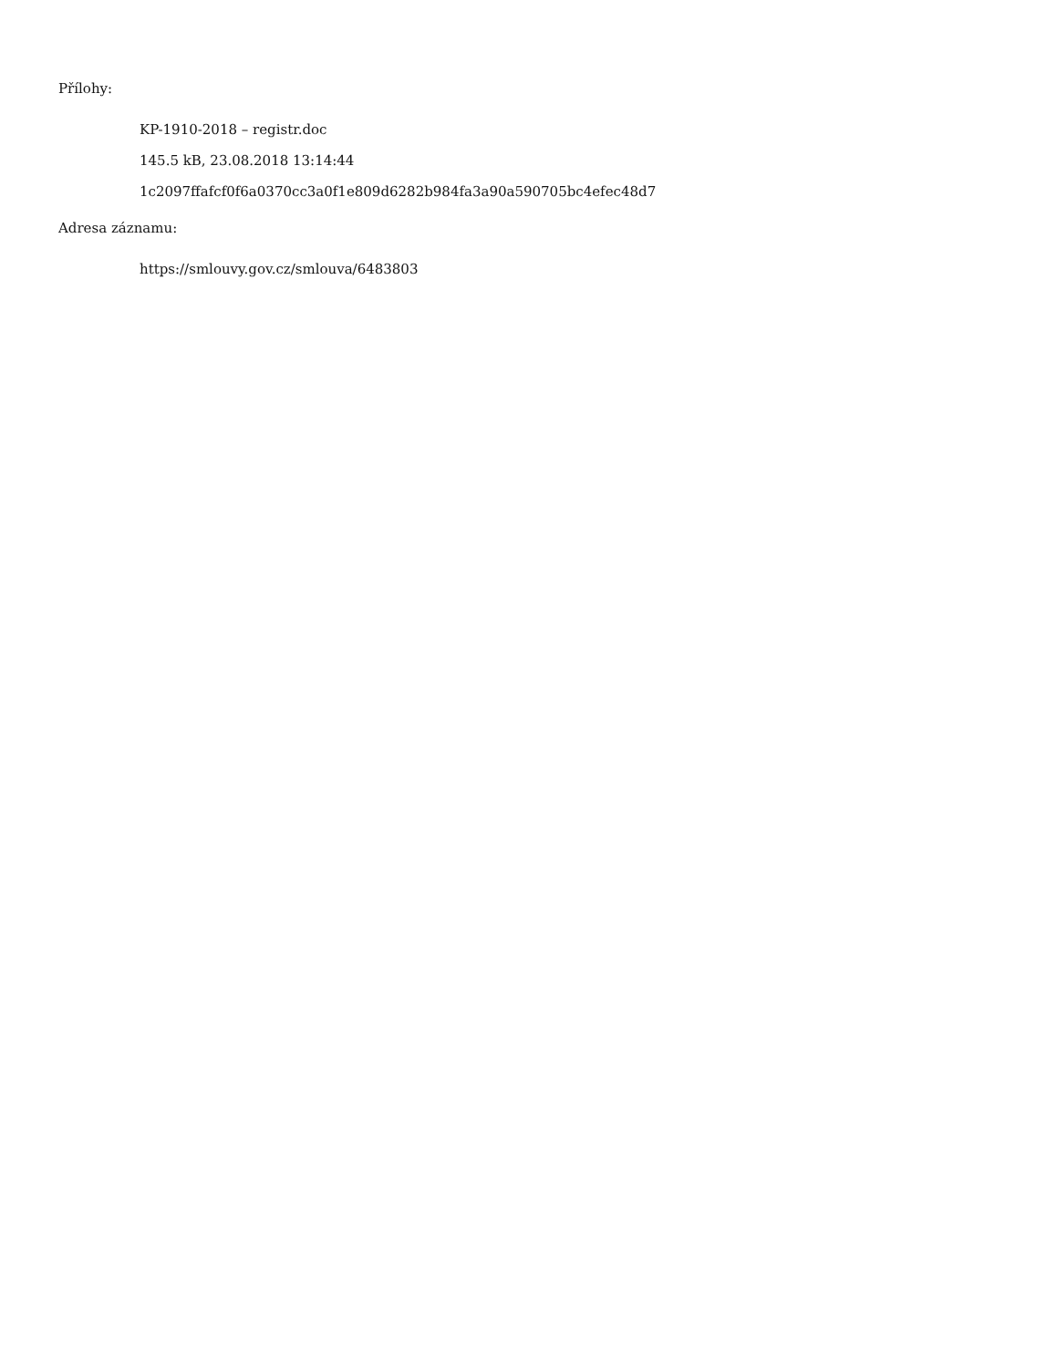Přílohy:
KP-1910-2018 – registr.doc
145.5 kB, 23.08.2018 13:14:44
1c2097ffafcf0f6a0370cc3a0f1e809d6282b984fa3a90a590705bc4efec48d7
Adresa záznamu:
https://smlouvy.gov.cz/smlouva/6483803